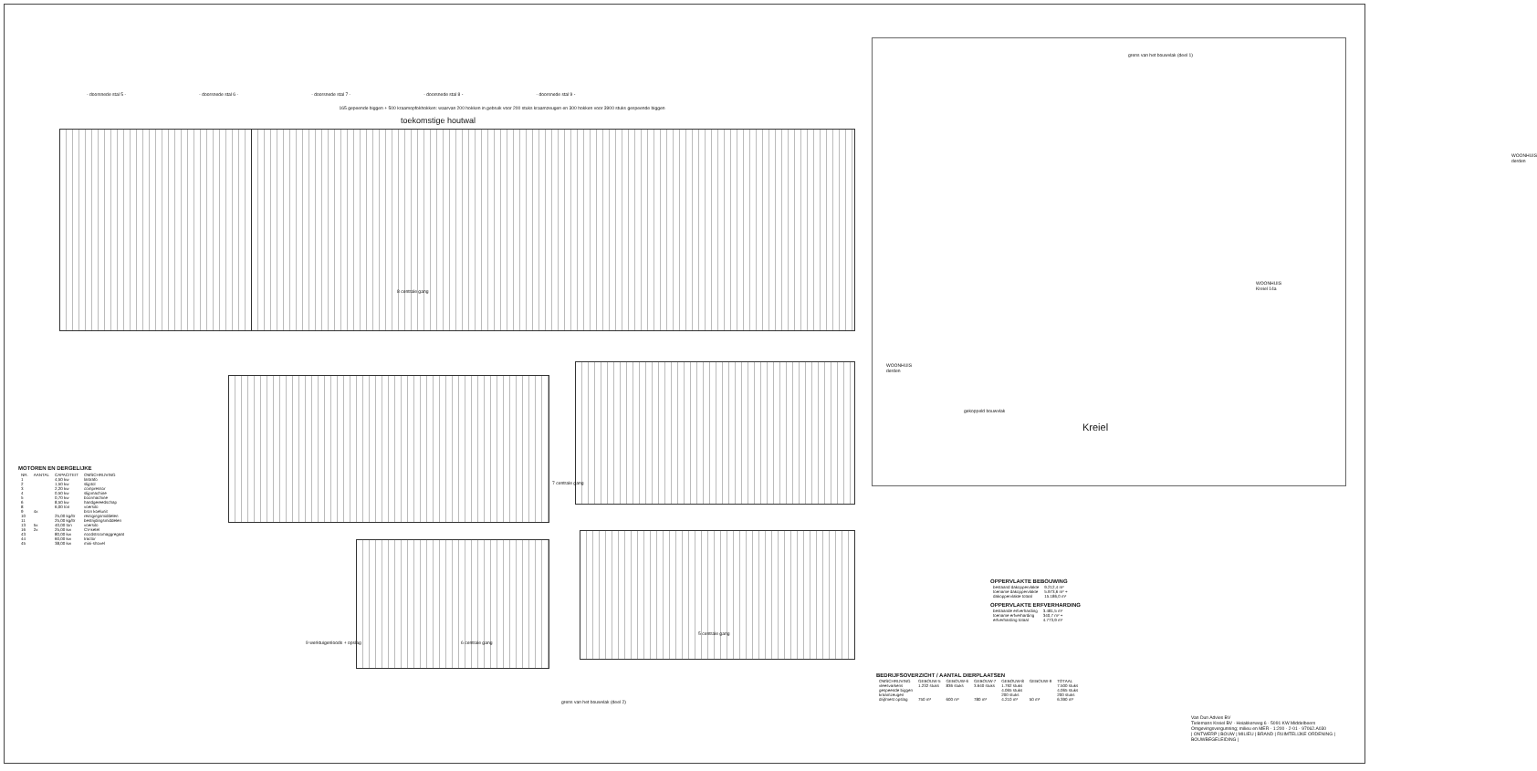- doorsnede stal 5 - - doorsnede stal 6 - - doorsnede stal 7 - - doorsnede stal 8 - - doorsnede stal 9 -
165 gepeende biggen + 500 kraamopfokhokken: waarvan 200 hokken in gebruik voor 200 stuks kraamzeugen en 300 hokken voor 3900 stuks gespeende biggen
toekomstige houtwal
8 centrale gang
7 centrale gang
9 werktuigenloods + opslag 6 centrale gang
5 centrale gang
grens van het bouwvlak (deel 2)
grens van het bouwvlak (deel 1)
WOONHUIS
Kreiel 14a
WOONHUIS
derden
WOONHUIS
derden
gekoppeld bouwvlak
Kreiel
MOTOREN EN DERGELIJKE
| NR. | AANTAL | CAPACITEIT | OMSCHRIJVING |
| --- | --- | --- | --- |
| 1 | | 4,50 kw | lastrafo |
| 2 | | 1,50 kw | slijptol |
| 3 | | 2,20 kw | compressor |
| 4 | | 0,50 kw | slijpmachine |
| 5 | | 0,70 kw | boormachine |
| 6 | | 8,50 kw | handgereedschap |
| 8 | | 6,00 ton | voersilo |
| 9 | 4x | | bron koelunit |
| 10 | | 25,00 kg/ltr | reinigingsmiddelen |
| 11 | | 25,00 kg/ltr | bestrijdingsmiddelen |
| 13 | 5x | 40,00 ton | voersilo |
| 16 | 2x | 25,00 kw | CV-ketel |
| 43 | | 80,00 kw | noodstroomaggregaat |
| 44 | | 60,00 kw | tractor |
| 45 | | 38,00 kw | mini-shovel |
OPPERVLAKTE BEBOUWING
| bestaand dakoppervlakte | 9.212,4 m² |
| toename dakoppervlakte | 5.973,6 m² + |
| dakoppervlakte totaal | 15.186,0 m² |
OPPERVLAKTE ERFVERHARDING
| bestaande erfverharding | 3.481,5 m² |
| toename erfverharding | 340,7 m² + |
| erfverharding totaal | 4.773,9 m² |
BEDRIJFSOVERZICHT / AANTAL DIERPLAATSEN
| OMSCHRIJVING | GEBOUW-5 | GEBOUW-6 | GEBOUW-7 | GEBOUW-8 | GEBOUW-9 | TOTAAL |
| --- | --- | --- | --- | --- | --- | --- |
| vleesvarkens | 1.232 stuks | 836 stuks | 3.640 stuks | 1.792 stuks | | 7.500 stuks |
| gespeende biggen | | | | 4.065 stuks | | 4.065 stuks |
| kraamzeugen | | | | 200 stuks | | 200 stuks |
| drijfmest opslag | 750 m³ | 600 m³ | 780 m³ | 4.210 m³ | 50 m³ | 6.390 m³ |
Van Dun Advies BV
Tielemans Kreiel BV · Heiakkerweg 6 · 5091 KW Middelbeers
Omgevingsvergunning; milieu en MER · 1:200 · 2-01 · 97062.A030
| ONTWERP | BOUW | MILIEU | BRAND | RUIMTELIJKE ORDENING | BOUWBEGELEIDING |